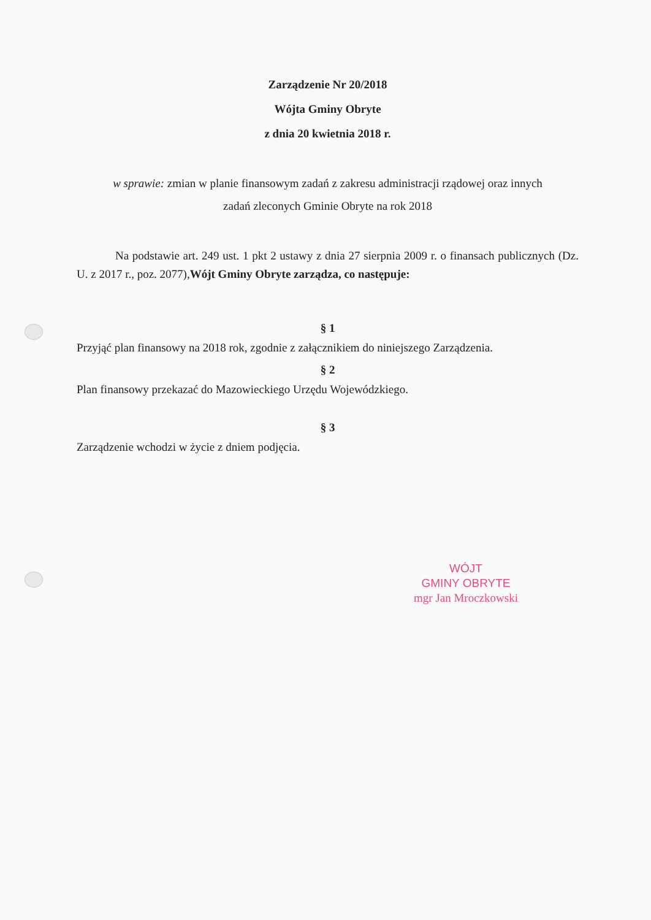Zarządzenie Nr 20/2018
Wójta Gminy Obryte
z dnia 20 kwietnia 2018 r.
w sprawie: zmian w planie finansowym zadań z zakresu administracji rządowej oraz innych
zadań zleconych Gminie Obryte na rok 2018
Na podstawie art. 249 ust. 1 pkt 2 ustawy z dnia 27 sierpnia 2009 r. o finansach publicznych (Dz. U. z 2017 r., poz. 2077),Wójt Gminy Obryte zarządza, co następuje:
§ 1
Przyjąć plan finansowy na 2018 rok, zgodnie z załącznikiem do niniejszego Zarządzenia.
§ 2
Plan finansowy przekazać do Mazowieckiego Urzędu Wojewódzkiego.
§ 3
Zarządzenie wchodzi w życie z dniem podjęcia.
WÓJT
GMINY OBRYTE
mgr Jan Mroczkowski